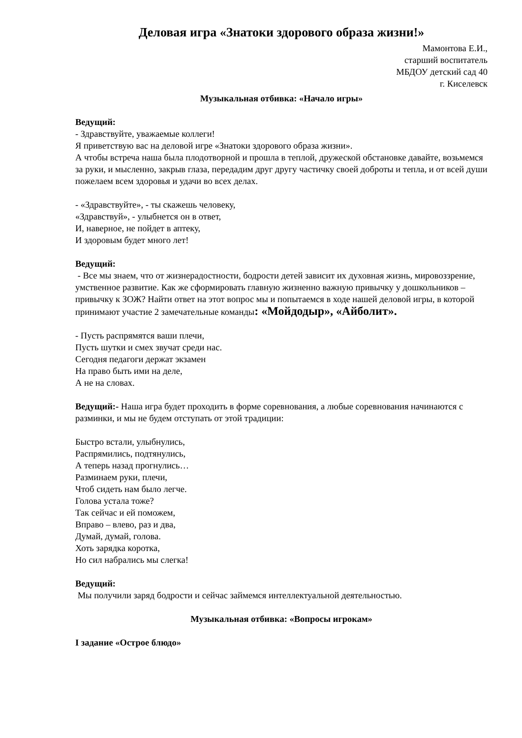Деловая игра «Знатоки здорового образа жизни!»
Мамонтова Е.И.,
старший воспитатель
МБДОУ детский сад 40
г. Киселевск
Музыкальная отбивка: «Начало игры»
Ведущий:
- Здравствуйте, уважаемые коллеги!
Я приветствую вас на деловой игре «Знатоки здорового образа жизни».
А чтобы встреча наша была плодотворной и прошла в теплой, дружеской обстановке давайте, возьмемся за руки, и мысленно, закрыв глаза, передадим друг другу частичку своей доброты и тепла, и от всей души пожелаем всем здоровья и удачи во всех делах.
- «Здравствуйте», - ты скажешь человеку,
«Здравствуй», - улыбнется он в ответ,
И, наверное, не пойдет в аптеку,
И здоровым будет много лет!
Ведущий:
- Все мы знаем, что от жизнерадостности, бодрости детей зависит их духовная жизнь, мировоззрение, умственное развитие. Как же сформировать главную жизненно важную привычку у дошкольников – привычку к ЗОЖ? Найти ответ на этот вопрос мы и попытаемся в ходе нашей деловой игры, в которой принимают участие 2 замечательные команды: «Мойдодыр», «Айболит».
- Пусть распрямятся ваши плечи,
Пусть шутки и смех звучат среди нас.
Сегодня педагоги держат экзамен
На право быть ими на деле,
А не на словах.
Ведущий:- Наша игра будет проходить в форме соревнования, а любые соревнования начинаются с разминки, и мы не будем отступать от этой традиции:
Быстро встали, улыбнулись,
Распрямились, подтянулись,
А теперь назад прогнулись…
Разминаем руки, плечи,
Чтоб сидеть нам было легче.
Голова устала тоже?
Так сейчас и ей поможем,
Вправо – влево, раз и два,
Думай, думай, голова.
Хоть зарядка коротка,
Но сил набрались мы слегка!
Ведущий:
Мы получили заряд бодрости и сейчас займемся интеллектуальной деятельностью.
Музыкальная отбивка: «Вопросы игрокам»
I задание «Острое блюдо»